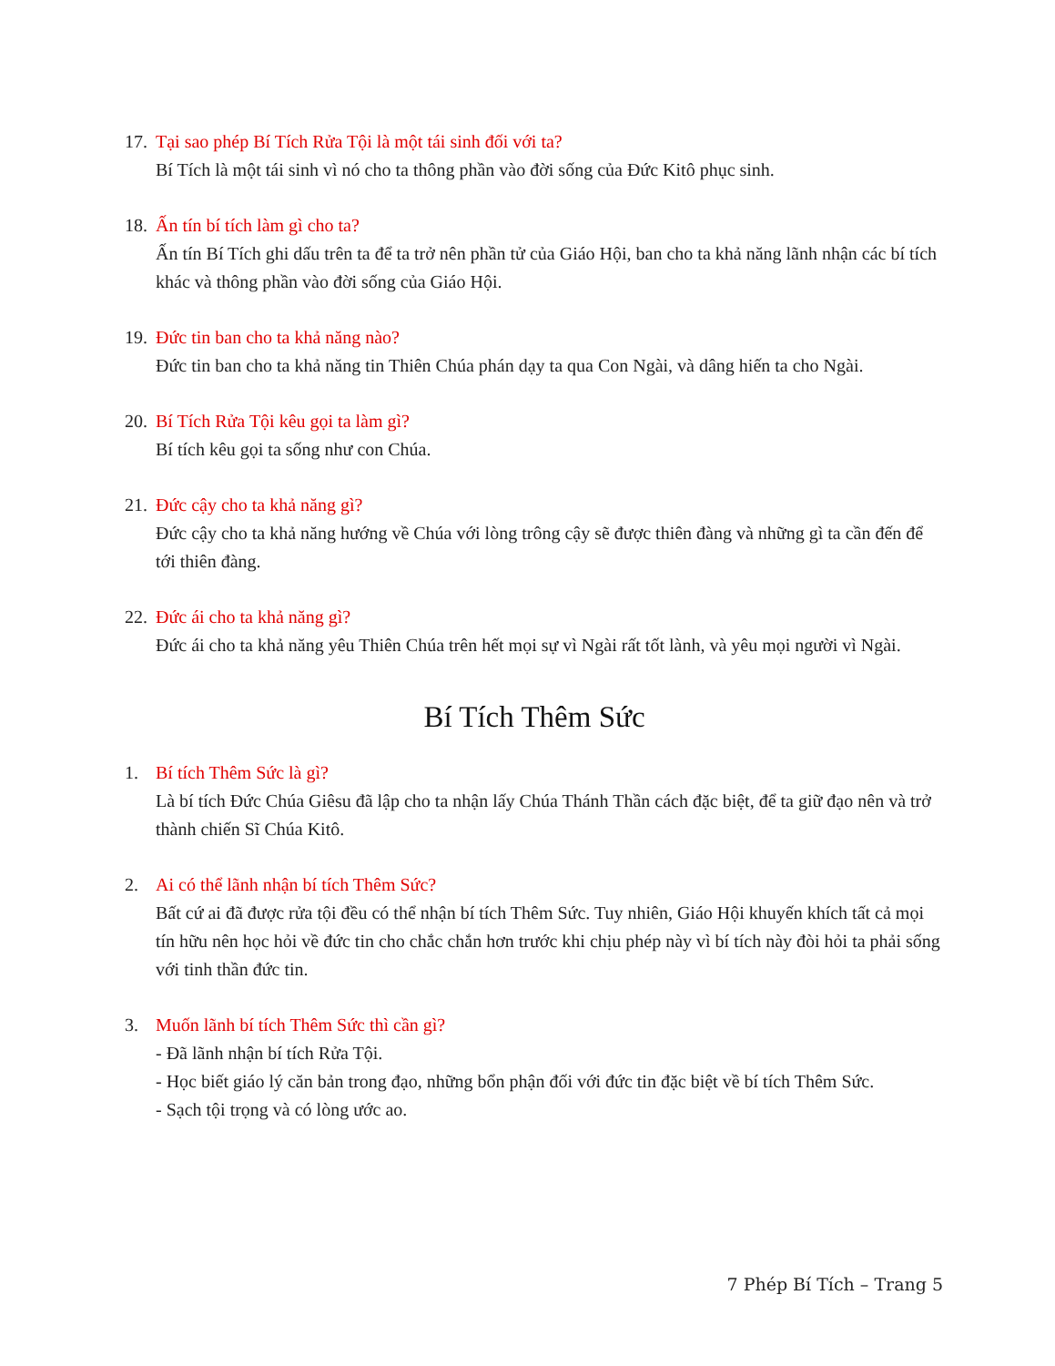17.
Tại sao phép Bí Tích Rửa Tội là một tái sinh đối với ta?
Bí Tích là một tái sinh vì nó cho ta thông phần vào đời sống của Đức Kitô phục sinh.
18.
Ấn tín bí tích làm gì cho ta?
Ấn tín Bí Tích ghi dấu trên ta để ta trở nên phần tử của Giáo Hội, ban cho ta khả năng lãnh nhận các bí tích khác và thông phần vào đời sống của Giáo Hội.
19.
Đức tin ban cho ta khả năng nào?
Đức tin ban cho ta khả năng tin Thiên Chúa phán dạy ta qua Con Ngài, và dâng hiến ta cho Ngài.
20.
Bí Tích Rửa Tội kêu gọi ta làm gì?
Bí tích kêu gọi ta sống như con Chúa.
21.
Đức cậy cho ta khả năng gì?
Đức cậy cho ta khả năng hướng về Chúa với lòng trông cậy sẽ được thiên đàng và những gì ta cần đến để tới thiên đàng.
22.
Đức ái cho ta khả năng gì?
Đức ái cho ta khả năng yêu Thiên Chúa trên hết mọi sự vì Ngài rất tốt lành, và yêu mọi người vì Ngài.
Bí Tích Thêm Sức
1. Bí tích Thêm Sức là gì?
Là bí tích Đức Chúa Giêsu đã lập cho ta nhận lấy Chúa Thánh Thần cách đặc biệt, để ta giữ đạo nên và trở thành chiến Sĩ Chúa Kitô.
2. Ai có thể lãnh nhận bí tích Thêm Sức?
Bất cứ ai đã được rửa tội đều có thể nhận bí tích Thêm Sức. Tuy nhiên, Giáo Hội khuyến khích tất cả mọi tín hữu nên học hỏi về đức tin cho chắc chắn hơn trước khi chịu phép này vì bí tích này đòi hỏi ta phải sống với tinh thần đức tin.
3. Muốn lãnh bí tích Thêm Sức thì cần gì?
- Đã lãnh nhận bí tích Rửa Tội.
- Học biết giáo lý căn bản trong đạo, những bổn phận đối với đức tin đặc biệt về bí tích Thêm Sức.
- Sạch tội trọng và có lòng ước ao.
7 Phép Bí Tích – Trang 5